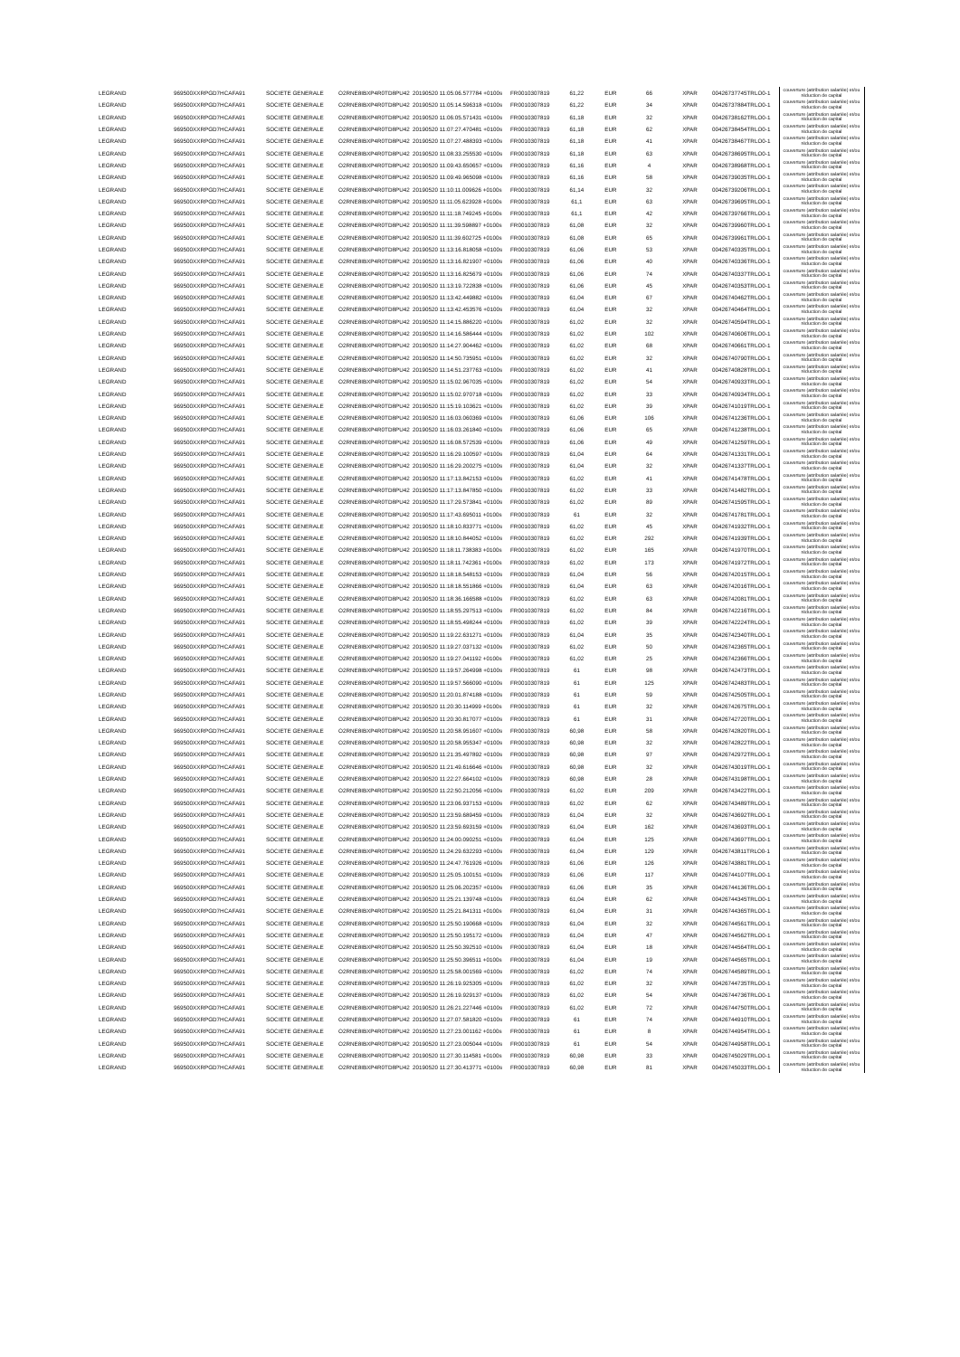| LEGRAND | 969500XXRPGD7HCAFA91 | SOCIETE GENERALE | O2RNE8IBXP4R0TD8PU42 | 20190520 11:05:06.577784 +0100s | FR0010307819 | 61,22 | EUR | 66 | XPAR | 00426737745TRLO0-1 | couverture (attribution salariée) et/ou réduction de capital |
| LEGRAND | 969500XXRPGD7HCAFA91 | SOCIETE GENERALE | O2RNE8IBXP4R0TD8PU42 | 20190520 11:05:14.596318 +0100s | FR0010307819 | 61,22 | EUR | 34 | XPAR | 00426737884TRLO0-1 | couverture (attribution salariée) et/ou réduction de capital |
| LEGRAND | 969500XXRPGD7HCAFA91 | SOCIETE GENERALE | O2RNE8IBXP4R0TD8PU42 | 20190520 11:06:05.571431 +0100s | FR0010307819 | 61,18 | EUR | 32 | XPAR | 00426738162TRLO0-1 | couverture (attribution salariée) et/ou réduction de capital |
| LEGRAND | 969500XXRPGD7HCAFA91 | SOCIETE GENERALE | O2RNE8IBXP4R0TD8PU42 | 20190520 11:07:27.470481 +0100s | FR0010307819 | 61,18 | EUR | 62 | XPAR | 00426738454TRLO0-1 | couverture (attribution salariée) et/ou réduction de capital |
| LEGRAND | 969500XXRPGD7HCAFA91 | SOCIETE GENERALE | O2RNE8IBXP4R0TD8PU42 | 20190520 11:07:27.488393 +0100s | FR0010307819 | 61,18 | EUR | 41 | XPAR | 00426738467TRLO0-1 | couverture (attribution salariée) et/ou réduction de capital |
| LEGRAND | 969500XXRPGD7HCAFA91 | SOCIETE GENERALE | O2RNE8IBXP4R0TD8PU42 | 20190520 11:08:33.255530 +0100s | FR0010307819 | 61,18 | EUR | 63 | XPAR | 00426738695TRLO0-1 | couverture (attribution salariée) et/ou réduction de capital |
| LEGRAND | 969500XXRPGD7HCAFA91 | SOCIETE GENERALE | O2RNE8IBXP4R0TD8PU42 | 20190520 11:09:43.650657 +0100s | FR0010307819 | 61,16 | EUR | 4 | XPAR | 00426738968TRLO0-1 | couverture (attribution salariée) et/ou réduction de capital |
| LEGRAND | 969500XXRPGD7HCAFA91 | SOCIETE GENERALE | O2RNE8IBXP4R0TD8PU42 | 20190520 11:09:49.965098 +0100s | FR0010307819 | 61,16 | EUR | 58 | XPAR | 00426739035TRLO0-1 | couverture (attribution salariée) et/ou réduction de capital |
| LEGRAND | 969500XXRPGD7HCAFA91 | SOCIETE GENERALE | O2RNE8IBXP4R0TD8PU42 | 20190520 11:10:11.009626 +0100s | FR0010307819 | 61,14 | EUR | 32 | XPAR | 00426739206TRLO0-1 | couverture (attribution salariée) et/ou réduction de capital |
| LEGRAND | 969500XXRPGD7HCAFA91 | SOCIETE GENERALE | O2RNE8IBXP4R0TD8PU42 | 20190520 11:11:05.623928 +0100s | FR0010307819 | 61,1 | EUR | 63 | XPAR | 00426739695TRLO0-1 | couverture (attribution salariée) et/ou réduction de capital |
| LEGRAND | 969500XXRPGD7HCAFA91 | SOCIETE GENERALE | O2RNE8IBXP4R0TD8PU42 | 20190520 11:11:18.749245 +0100s | FR0010307819 | 61,1 | EUR | 42 | XPAR | 00426739766TRLO0-1 | couverture (attribution salariée) et/ou réduction de capital |
| LEGRAND | 969500XXRPGD7HCAFA91 | SOCIETE GENERALE | O2RNE8IBXP4R0TD8PU42 | 20190520 11:11:39.598897 +0100s | FR0010307819 | 61,08 | EUR | 32 | XPAR | 00426739960TRLO0-1 | couverture (attribution salariée) et/ou réduction de capital |
| LEGRAND | 969500XXRPGD7HCAFA91 | SOCIETE GENERALE | O2RNE8IBXP4R0TD8PU42 | 20190520 11:11:39.602725 +0100s | FR0010307819 | 61,08 | EUR | 65 | XPAR | 00426739961TRLO0-1 | couverture (attribution salariée) et/ou réduction de capital |
| LEGRAND | 969500XXRPGD7HCAFA91 | SOCIETE GENERALE | O2RNE8IBXP4R0TD8PU42 | 20190520 11:13:16.818058 +0100s | FR0010307819 | 61,06 | EUR | 53 | XPAR | 00426740335TRLO0-1 | couverture (attribution salariée) et/ou réduction de capital |
| LEGRAND | 969500XXRPGD7HCAFA91 | SOCIETE GENERALE | O2RNE8IBXP4R0TD8PU42 | 20190520 11:13:16.821907 +0100s | FR0010307819 | 61,06 | EUR | 40 | XPAR | 00426740336TRLO0-1 | couverture (attribution salariée) et/ou réduction de capital |
| LEGRAND | 969500XXRPGD7HCAFA91 | SOCIETE GENERALE | O2RNE8IBXP4R0TD8PU42 | 20190520 11:13:16.825679 +0100s | FR0010307819 | 61,06 | EUR | 74 | XPAR | 00426740337TRLO0-1 | couverture (attribution salariée) et/ou réduction de capital |
| LEGRAND | 969500XXRPGD7HCAFA91 | SOCIETE GENERALE | O2RNE8IBXP4R0TD8PU42 | 20190520 11:13:19.722838 +0100s | FR0010307819 | 61,06 | EUR | 45 | XPAR | 00426740353TRLO0-1 | couverture (attribution salariée) et/ou réduction de capital |
| LEGRAND | 969500XXRPGD7HCAFA91 | SOCIETE GENERALE | O2RNE8IBXP4R0TD8PU42 | 20190520 11:13:42.449882 +0100s | FR0010307819 | 61,04 | EUR | 67 | XPAR | 00426740462TRLO0-1 | couverture (attribution salariée) et/ou réduction de capital |
| LEGRAND | 969500XXRPGD7HCAFA91 | SOCIETE GENERALE | O2RNE8IBXP4R0TD8PU42 | 20190520 11:13:42.453576 +0100s | FR0010307819 | 61,04 | EUR | 32 | XPAR | 00426740464TRLO0-1 | couverture (attribution salariée) et/ou réduction de capital |
| LEGRAND | 969500XXRPGD7HCAFA91 | SOCIETE GENERALE | O2RNE8IBXP4R0TD8PU42 | 20190520 11:14:15.886220 +0100s | FR0010307819 | 61,02 | EUR | 32 | XPAR | 00426740594TRLO0-1 | couverture (attribution salariée) et/ou réduction de capital |
| LEGRAND | 969500XXRPGD7HCAFA91 | SOCIETE GENERALE | O2RNE8IBXP4R0TD8PU42 | 20190520 11:14:16.586444 +0100s | FR0010307819 | 61,02 | EUR | 102 | XPAR | 00426740606TRLO0-1 | couverture (attribution salariée) et/ou réduction de capital |
| LEGRAND | 969500XXRPGD7HCAFA91 | SOCIETE GENERALE | O2RNE8IBXP4R0TD8PU42 | 20190520 11:14:27.904462 +0100s | FR0010307819 | 61,02 | EUR | 68 | XPAR | 00426740661TRLO0-1 | couverture (attribution salariée) et/ou réduction de capital |
| LEGRAND | 969500XXRPGD7HCAFA91 | SOCIETE GENERALE | O2RNE8IBXP4R0TD8PU42 | 20190520 11:14:50.735951 +0100s | FR0010307819 | 61,02 | EUR | 32 | XPAR | 00426740790TRLO0-1 | couverture (attribution salariée) et/ou réduction de capital |
| LEGRAND | 969500XXRPGD7HCAFA91 | SOCIETE GENERALE | O2RNE8IBXP4R0TD8PU42 | 20190520 11:14:51.237763 +0100s | FR0010307819 | 61,02 | EUR | 41 | XPAR | 00426740828TRLO0-1 | couverture (attribution salariée) et/ou réduction de capital |
| LEGRAND | 969500XXRPGD7HCAFA91 | SOCIETE GENERALE | O2RNE8IBXP4R0TD8PU42 | 20190520 11:15:02.967035 +0100s | FR0010307819 | 61,02 | EUR | 54 | XPAR | 00426740933TRLO0-1 | couverture (attribution salariée) et/ou réduction de capital |
| LEGRAND | 969500XXRPGD7HCAFA91 | SOCIETE GENERALE | O2RNE8IBXP4R0TD8PU42 | 20190520 11:15:02.970718 +0100s | FR0010307819 | 61,02 | EUR | 33 | XPAR | 00426740934TRLO0-1 | couverture (attribution salariée) et/ou réduction de capital |
| LEGRAND | 969500XXRPGD7HCAFA91 | SOCIETE GENERALE | O2RNE8IBXP4R0TD8PU42 | 20190520 11:15:19.103621 +0100s | FR0010307819 | 61,02 | EUR | 39 | XPAR | 00426741019TRLO0-1 | couverture (attribution salariée) et/ou réduction de capital |
| LEGRAND | 969500XXRPGD7HCAFA91 | SOCIETE GENERALE | O2RNE8IBXP4R0TD8PU42 | 20190520 11:16:03.060369 +0100s | FR0010307819 | 61,06 | EUR | 106 | XPAR | 00426741236TRLO0-1 | couverture (attribution salariée) et/ou réduction de capital |
| LEGRAND | 969500XXRPGD7HCAFA91 | SOCIETE GENERALE | O2RNE8IBXP4R0TD8PU42 | 20190520 11:16:03.261840 +0100s | FR0010307819 | 61,06 | EUR | 65 | XPAR | 00426741238TRLO0-1 | couverture (attribution salariée) et/ou réduction de capital |
| LEGRAND | 969500XXRPGD7HCAFA91 | SOCIETE GENERALE | O2RNE8IBXP4R0TD8PU42 | 20190520 11:16:08.572539 +0100s | FR0010307819 | 61,06 | EUR | 49 | XPAR | 00426741259TRLO0-1 | couverture (attribution salariée) et/ou réduction de capital |
| LEGRAND | 969500XXRPGD7HCAFA91 | SOCIETE GENERALE | O2RNE8IBXP4R0TD8PU42 | 20190520 11:16:29.100597 +0100s | FR0010307819 | 61,04 | EUR | 64 | XPAR | 00426741331TRLO0-1 | couverture (attribution salariée) et/ou réduction de capital |
| LEGRAND | 969500XXRPGD7HCAFA91 | SOCIETE GENERALE | O2RNE8IBXP4R0TD8PU42 | 20190520 11:16:29.200275 +0100s | FR0010307819 | 61,04 | EUR | 32 | XPAR | 00426741337TRLO0-1 | couverture (attribution salariée) et/ou réduction de capital |
| LEGRAND | 969500XXRPGD7HCAFA91 | SOCIETE GENERALE | O2RNE8IBXP4R0TD8PU42 | 20190520 11:17:13.842153 +0100s | FR0010307819 | 61,02 | EUR | 41 | XPAR | 00426741478TRLO0-1 | couverture (attribution salariée) et/ou réduction de capital |
| LEGRAND | 969500XXRPGD7HCAFA91 | SOCIETE GENERALE | O2RNE8IBXP4R0TD8PU42 | 20190520 11:17:13.847850 +0100s | FR0010307819 | 61,02 | EUR | 33 | XPAR | 00426741482TRLO0-1 | couverture (attribution salariée) et/ou réduction de capital |
| LEGRAND | 969500XXRPGD7HCAFA91 | SOCIETE GENERALE | O2RNE8IBXP4R0TD8PU42 | 20190520 11:17:29.573841 +0100s | FR0010307819 | 61,02 | EUR | 89 | XPAR | 00426741595TRLO0-1 | couverture (attribution salariée) et/ou réduction de capital |
| LEGRAND | 969500XXRPGD7HCAFA91 | SOCIETE GENERALE | O2RNE8IBXP4R0TD8PU42 | 20190520 11:17:43.695011 +0100s | FR0010307819 | 61 | EUR | 32 | XPAR | 00426741781TRLO0-1 | couverture (attribution salariée) et/ou réduction de capital |
| LEGRAND | 969500XXRPGD7HCAFA91 | SOCIETE GENERALE | O2RNE8IBXP4R0TD8PU42 | 20190520 11:18:10.833771 +0100s | FR0010307819 | 61,02 | EUR | 45 | XPAR | 00426741932TRLO0-1 | couverture (attribution salariée) et/ou réduction de capital |
| LEGRAND | 969500XXRPGD7HCAFA91 | SOCIETE GENERALE | O2RNE8IBXP4R0TD8PU42 | 20190520 11:18:10.844052 +0100s | FR0010307819 | 61,02 | EUR | 292 | XPAR | 00426741939TRLO0-1 | couverture (attribution salariée) et/ou réduction de capital |
| LEGRAND | 969500XXRPGD7HCAFA91 | SOCIETE GENERALE | O2RNE8IBXP4R0TD8PU42 | 20190520 11:18:11.738383 +0100s | FR0010307819 | 61,02 | EUR | 165 | XPAR | 00426741970TRLO0-1 | couverture (attribution salariée) et/ou réduction de capital |
| LEGRAND | 969500XXRPGD7HCAFA91 | SOCIETE GENERALE | O2RNE8IBXP4R0TD8PU42 | 20190520 11:18:11.742361 +0100s | FR0010307819 | 61,02 | EUR | 173 | XPAR | 00426741972TRLO0-1 | couverture (attribution salariée) et/ou réduction de capital |
| LEGRAND | 969500XXRPGD7HCAFA91 | SOCIETE GENERALE | O2RNE8IBXP4R0TD8PU42 | 20190520 11:18:18.548153 +0100s | FR0010307819 | 61,04 | EUR | 56 | XPAR | 00426742015TRLO0-1 | couverture (attribution salariée) et/ou réduction de capital |
| LEGRAND | 969500XXRPGD7HCAFA91 | SOCIETE GENERALE | O2RNE8IBXP4R0TD8PU42 | 20190520 11:18:18.551866 +0100s | FR0010307819 | 61,04 | EUR | 63 | XPAR | 00426742016TRLO0-1 | couverture (attribution salariée) et/ou réduction de capital |
| LEGRAND | 969500XXRPGD7HCAFA91 | SOCIETE GENERALE | O2RNE8IBXP4R0TD8PU42 | 20190520 11:18:36.166588 +0100s | FR0010307819 | 61,02 | EUR | 63 | XPAR | 00426742081TRLO0-1 | couverture (attribution salariée) et/ou réduction de capital |
| LEGRAND | 969500XXRPGD7HCAFA91 | SOCIETE GENERALE | O2RNE8IBXP4R0TD8PU42 | 20190520 11:18:55.297513 +0100s | FR0010307819 | 61,02 | EUR | 84 | XPAR | 00426742216TRLO0-1 | couverture (attribution salariée) et/ou réduction de capital |
| LEGRAND | 969500XXRPGD7HCAFA91 | SOCIETE GENERALE | O2RNE8IBXP4R0TD8PU42 | 20190520 11:18:55.498244 +0100s | FR0010307819 | 61,02 | EUR | 39 | XPAR | 00426742224TRLO0-1 | couverture (attribution salariée) et/ou réduction de capital |
| LEGRAND | 969500XXRPGD7HCAFA91 | SOCIETE GENERALE | O2RNE8IBXP4R0TD8PU42 | 20190520 11:19:22.631271 +0100s | FR0010307819 | 61,04 | EUR | 35 | XPAR | 00426742340TRLO0-1 | couverture (attribution salariée) et/ou réduction de capital |
| LEGRAND | 969500XXRPGD7HCAFA91 | SOCIETE GENERALE | O2RNE8IBXP4R0TD8PU42 | 20190520 11:19:27.037132 +0100s | FR0010307819 | 61,02 | EUR | 50 | XPAR | 00426742365TRLO0-1 | couverture (attribution salariée) et/ou réduction de capital |
| LEGRAND | 969500XXRPGD7HCAFA91 | SOCIETE GENERALE | O2RNE8IBXP4R0TD8PU42 | 20190520 11:19:27.041192 +0100s | FR0010307819 | 61,02 | EUR | 25 | XPAR | 00426742366TRLO0-1 | couverture (attribution salariée) et/ou réduction de capital |
| LEGRAND | 969500XXRPGD7HCAFA91 | SOCIETE GENERALE | O2RNE8IBXP4R0TD8PU42 | 20190520 11:19:57.264998 +0100s | FR0010307819 | 61 | EUR | 98 | XPAR | 00426742473TRLO0-1 | couverture (attribution salariée) et/ou réduction de capital |
| LEGRAND | 969500XXRPGD7HCAFA91 | SOCIETE GENERALE | O2RNE8IBXP4R0TD8PU42 | 20190520 11:19:57.566090 +0100s | FR0010307819 | 61 | EUR | 125 | XPAR | 00426742483TRLO0-1 | couverture (attribution salariée) et/ou réduction de capital |
| LEGRAND | 969500XXRPGD7HCAFA91 | SOCIETE GENERALE | O2RNE8IBXP4R0TD8PU42 | 20190520 11:20:01.874188 +0100s | FR0010307819 | 61 | EUR | 59 | XPAR | 00426742505TRLO0-1 | couverture (attribution salariée) et/ou réduction de capital |
| LEGRAND | 969500XXRPGD7HCAFA91 | SOCIETE GENERALE | O2RNE8IBXP4R0TD8PU42 | 20190520 11:20:30.114999 +0100s | FR0010307819 | 61 | EUR | 32 | XPAR | 00426742675TRLO0-1 | couverture (attribution salariée) et/ou réduction de capital |
| LEGRAND | 969500XXRPGD7HCAFA91 | SOCIETE GENERALE | O2RNE8IBXP4R0TD8PU42 | 20190520 11:20:30.817077 +0100s | FR0010307819 | 61 | EUR | 31 | XPAR | 00426742720TRLO0-1 | couverture (attribution salariée) et/ou réduction de capital |
| LEGRAND | 969500XXRPGD7HCAFA91 | SOCIETE GENERALE | O2RNE8IBXP4R0TD8PU42 | 20190520 11:20:58.951607 +0100s | FR0010307819 | 60,98 | EUR | 58 | XPAR | 00426742820TRLO0-1 | couverture (attribution salariée) et/ou réduction de capital |
| LEGRAND | 969500XXRPGD7HCAFA91 | SOCIETE GENERALE | O2RNE8IBXP4R0TD8PU42 | 20190520 11:20:58.955347 +0100s | FR0010307819 | 60,98 | EUR | 32 | XPAR | 00426742822TRLO0-1 | couverture (attribution salariée) et/ou réduction de capital |
| LEGRAND | 969500XXRPGD7HCAFA91 | SOCIETE GENERALE | O2RNE8IBXP4R0TD8PU42 | 20190520 11:21:35.497892 +0100s | FR0010307819 | 60,98 | EUR | 97 | XPAR | 00426742972TRLO0-1 | couverture (attribution salariée) et/ou réduction de capital |
| LEGRAND | 969500XXRPGD7HCAFA91 | SOCIETE GENERALE | O2RNE8IBXP4R0TD8PU42 | 20190520 11:21:49.616646 +0100s | FR0010307819 | 60,98 | EUR | 32 | XPAR | 00426743019TRLO0-1 | couverture (attribution salariée) et/ou réduction de capital |
| LEGRAND | 969500XXRPGD7HCAFA91 | SOCIETE GENERALE | O2RNE8IBXP4R0TD8PU42 | 20190520 11:22:27.664102 +0100s | FR0010307819 | 60,98 | EUR | 28 | XPAR | 00426743198TRLO0-1 | couverture (attribution salariée) et/ou réduction de capital |
| LEGRAND | 969500XXRPGD7HCAFA91 | SOCIETE GENERALE | O2RNE8IBXP4R0TD8PU42 | 20190520 11:22:50.212056 +0100s | FR0010307819 | 61,02 | EUR | 209 | XPAR | 00426743422TRLO0-1 | couverture (attribution salariée) et/ou réduction de capital |
| LEGRAND | 969500XXRPGD7HCAFA91 | SOCIETE GENERALE | O2RNE8IBXP4R0TD8PU42 | 20190520 11:23:06.937153 +0100s | FR0010307819 | 61,02 | EUR | 62 | XPAR | 00426743489TRLO0-1 | couverture (attribution salariée) et/ou réduction de capital |
| LEGRAND | 969500XXRPGD7HCAFA91 | SOCIETE GENERALE | O2RNE8IBXP4R0TD8PU42 | 20190520 11:23:59.689459 +0100s | FR0010307819 | 61,04 | EUR | 32 | XPAR | 00426743692TRLO0-1 | couverture (attribution salariée) et/ou réduction de capital |
| LEGRAND | 969500XXRPGD7HCAFA91 | SOCIETE GENERALE | O2RNE8IBXP4R0TD8PU42 | 20190520 11:23:59.693159 +0100s | FR0010307819 | 61,04 | EUR | 162 | XPAR | 00426743693TRLO0-1 | couverture (attribution salariée) et/ou réduction de capital |
| LEGRAND | 969500XXRPGD7HCAFA91 | SOCIETE GENERALE | O2RNE8IBXP4R0TD8PU42 | 20190520 11:24:00.090251 +0100s | FR0010307819 | 61,04 | EUR | 125 | XPAR | 00426743697TRLO0-1 | couverture (attribution salariée) et/ou réduction de capital |
| LEGRAND | 969500XXRPGD7HCAFA91 | SOCIETE GENERALE | O2RNE8IBXP4R0TD8PU42 | 20190520 11:24:29.632293 +0100s | FR0010307819 | 61,04 | EUR | 129 | XPAR | 00426743811TRLO0-1 | couverture (attribution salariée) et/ou réduction de capital |
| LEGRAND | 969500XXRPGD7HCAFA91 | SOCIETE GENERALE | O2RNE8IBXP4R0TD8PU42 | 20190520 11:24:47.761926 +0100s | FR0010307819 | 61,06 | EUR | 126 | XPAR | 00426743881TRLO0-1 | couverture (attribution salariée) et/ou réduction de capital |
| LEGRAND | 969500XXRPGD7HCAFA91 | SOCIETE GENERALE | O2RNE8IBXP4R0TD8PU42 | 20190520 11:25:05.100151 +0100s | FR0010307819 | 61,06 | EUR | 117 | XPAR | 00426744107TRLO0-1 | couverture (attribution salariée) et/ou réduction de capital |
| LEGRAND | 969500XXRPGD7HCAFA91 | SOCIETE GENERALE | O2RNE8IBXP4R0TD8PU42 | 20190520 11:25:06.202357 +0100s | FR0010307819 | 61,06 | EUR | 35 | XPAR | 00426744136TRLO0-1 | couverture (attribution salariée) et/ou réduction de capital |
| LEGRAND | 969500XXRPGD7HCAFA91 | SOCIETE GENERALE | O2RNE8IBXP4R0TD8PU42 | 20190520 11:25:21.139748 +0100s | FR0010307819 | 61,04 | EUR | 62 | XPAR | 00426744345TRLO0-1 | couverture (attribution salariée) et/ou réduction de capital |
| LEGRAND | 969500XXRPGD7HCAFA91 | SOCIETE GENERALE | O2RNE8IBXP4R0TD8PU42 | 20190520 11:25:21.841311 +0100s | FR0010307819 | 61,04 | EUR | 31 | XPAR | 00426744365TRLO0-1 | couverture (attribution salariée) et/ou réduction de capital |
| LEGRAND | 969500XXRPGD7HCAFA91 | SOCIETE GENERALE | O2RNE8IBXP4R0TD8PU42 | 20190520 11:25:50.190668 +0100s | FR0010307819 | 61,04 | EUR | 32 | XPAR | 00426744561TRLO0-1 | couverture (attribution salariée) et/ou réduction de capital |
| LEGRAND | 969500XXRPGD7HCAFA91 | SOCIETE GENERALE | O2RNE8IBXP4R0TD8PU42 | 20190520 11:25:50.195172 +0100s | FR0010307819 | 61,04 | EUR | 47 | XPAR | 00426744562TRLO0-1 | couverture (attribution salariée) et/ou réduction de capital |
| LEGRAND | 969500XXRPGD7HCAFA91 | SOCIETE GENERALE | O2RNE8IBXP4R0TD8PU42 | 20190520 11:25:50.392510 +0100s | FR0010307819 | 61,04 | EUR | 18 | XPAR | 00426744564TRLO0-1 | couverture (attribution salariée) et/ou réduction de capital |
| LEGRAND | 969500XXRPGD7HCAFA91 | SOCIETE GENERALE | O2RNE8IBXP4R0TD8PU42 | 20190520 11:25:50.396511 +0100s | FR0010307819 | 61,04 | EUR | 19 | XPAR | 00426744565TRLO0-1 | couverture (attribution salariée) et/ou réduction de capital |
| LEGRAND | 969500XXRPGD7HCAFA91 | SOCIETE GENERALE | O2RNE8IBXP4R0TD8PU42 | 20190520 11:25:58.001569 +0100s | FR0010307819 | 61,02 | EUR | 74 | XPAR | 00426744589TRLO0-1 | couverture (attribution salariée) et/ou réduction de capital |
| LEGRAND | 969500XXRPGD7HCAFA91 | SOCIETE GENERALE | O2RNE8IBXP4R0TD8PU42 | 20190520 11:26:19.925305 +0100s | FR0010307819 | 61,02 | EUR | 32 | XPAR | 00426744735TRLO0-1 | couverture (attribution salariée) et/ou réduction de capital |
| LEGRAND | 969500XXRPGD7HCAFA91 | SOCIETE GENERALE | O2RNE8IBXP4R0TD8PU42 | 20190520 11:26:19.929137 +0100s | FR0010307819 | 61,02 | EUR | 54 | XPAR | 00426744736TRLO0-1 | couverture (attribution salariée) et/ou réduction de capital |
| LEGRAND | 969500XXRPGD7HCAFA91 | SOCIETE GENERALE | O2RNE8IBXP4R0TD8PU42 | 20190520 11:26:21.227446 +0100s | FR0010307819 | 61,02 | EUR | 72 | XPAR | 00426744750TRLO0-1 | couverture (attribution salariée) et/ou réduction de capital |
| LEGRAND | 969500XXRPGD7HCAFA91 | SOCIETE GENERALE | O2RNE8IBXP4R0TD8PU42 | 20190520 11:27:07.581820 +0100s | FR0010307819 | 61 | EUR | 74 | XPAR | 00426744910TRLO0-1 | couverture (attribution salariée) et/ou réduction de capital |
| LEGRAND | 969500XXRPGD7HCAFA91 | SOCIETE GENERALE | O2RNE8IBXP4R0TD8PU42 | 20190520 11:27:23.001162 +0100s | FR0010307819 | 61 | EUR | 8 | XPAR | 00426744954TRLO0-1 | couverture (attribution salariée) et/ou réduction de capital |
| LEGRAND | 969500XXRPGD7HCAFA91 | SOCIETE GENERALE | O2RNE8IBXP4R0TD8PU42 | 20190520 11:27:23.005044 +0100s | FR0010307819 | 61 | EUR | 54 | XPAR | 00426744958TRLO0-1 | couverture (attribution salariée) et/ou réduction de capital |
| LEGRAND | 969500XXRPGD7HCAFA91 | SOCIETE GENERALE | O2RNE8IBXP4R0TD8PU42 | 20190520 11:27:30.114581 +0100s | FR0010307819 | 60,98 | EUR | 33 | XPAR | 00426745029TRLO0-1 | couverture (attribution salariée) et/ou réduction de capital |
| LEGRAND | 969500XXRPGD7HCAFA91 | SOCIETE GENERALE | O2RNE8IBXP4R0TD8PU42 | 20190520 11:27:30.413771 +0100s | FR0010307819 | 60,98 | EUR | 81 | XPAR | 00426745033TRLO0-1 | couverture (attribution salariée) et/ou réduction de capital |